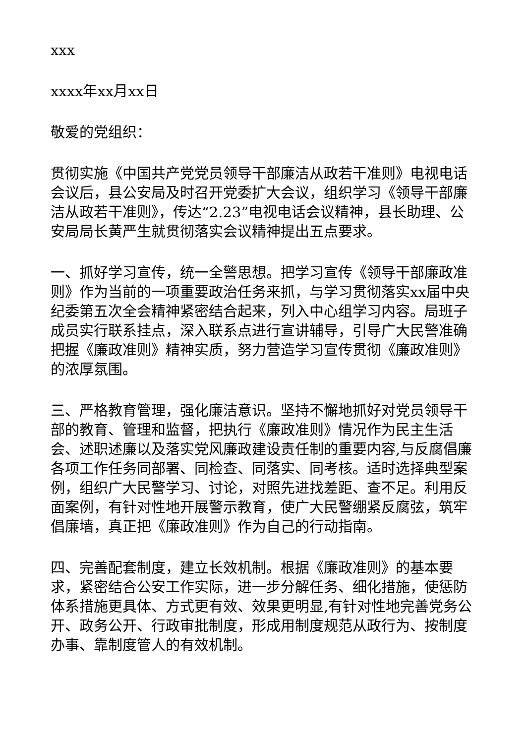xxx
xxxx年xx月xx日
敬爱的党组织：
贯彻实施《中国共产党党员领导干部廉洁从政若干准则》电视电话会议后，县公安局及时召开党委扩大会议，组织学习《领导干部廉洁从政若干准则》，传达“2.23”电视电话会议精神，县长助理、公安局局长黄严生就贯彻落实会议精神提出五点要求。
一、抓好学习宣传，统一全警思想。把学习宣传《领导干部廉政准则》作为当前的一项重要政治任务来抓，与学习贯彻落实xx届中央纪委第五次全会精神紧密结合起来，列入中心组学习内容。局班子成员实行联系挂点，深入联系点进行宣讲辅导，引导广大民警准确把握《廉政准则》精神实质，努力营造学习宣传贯彻《廉政准则》的浓厚氛围。
三、严格教育管理，强化廉洁意识。坚持不懈地抓好对党员领导干部的教育、管理和监督，把执行《廉政准则》情况作为民主生活会、述职述廉以及落实党风廉政建设责任制的重要内容,与反腐倡廉各项工作任务同部署、同检查、同落实、同考核。适时选择典型案例，组织广大民警学习、讨论，对照先进找差距、查不足。利用反面案例，有针对性地开展警示教育，使广大民警绷紧反腐弦，筑牢倡廉墙，真正把《廉政准则》作为自己的行动指南。
四、完善配套制度，建立长效机制。根据《廉政准则》的基本要求，紧密结合公安工作实际，进一步分解任务、细化措施，使惩防体系措施更具体、方式更有效、效果更明显,有针对性地完善党务公开、政务公开、行政审批制度，形成用制度规范从政行为、按制度办事、靠制度管人的有效机制。